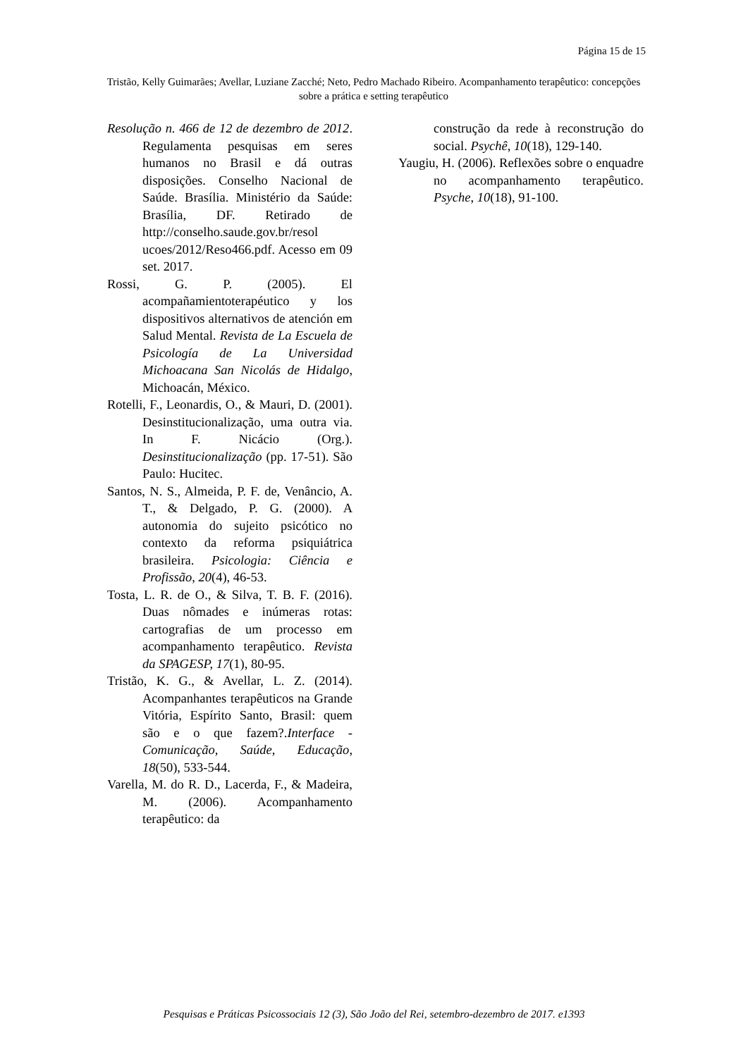Página 15 de 15
Tristão, Kelly Guimarães; Avellar, Luziane Zacché; Neto, Pedro Machado Ribeiro. Acompanhamento terapêutico: concepções sobre a prática e setting terapêutico
Resolução n. 466 de 12 de dezembro de 2012. Regulamenta pesquisas em seres humanos no Brasil e dá outras disposições. Conselho Nacional de Saúde. Brasília. Ministério da Saúde: Brasília, DF. Retirado de http://conselho.saude.gov.br/resol ucoes/2012/Reso466.pdf. Acesso em 09 set. 2017.
Rossi, G. P. (2005). El acompañamientoterapéutico y los dispositivos alternativos de atención em Salud Mental. Revista de La Escuela de Psicología de La Universidad Michoacana San Nicolás de Hidalgo, Michoacán, México.
Rotelli, F., Leonardis, O., & Mauri, D. (2001). Desinstitucionalização, uma outra via. In F. Nicácio (Org.). Desinstitucionalização (pp. 17-51). São Paulo: Hucitec.
Santos, N. S., Almeida, P. F. de, Venâncio, A. T., & Delgado, P. G. (2000). A autonomia do sujeito psicótico no contexto da reforma psiquiátrica brasileira. Psicologia: Ciência e Profissão, 20(4), 46-53.
Tosta, L. R. de O., & Silva, T. B. F. (2016). Duas nômades e inúmeras rotas: cartografias de um processo em acompanhamento terapêutico. Revista da SPAGESP, 17(1), 80-95.
Tristão, K. G., & Avellar, L. Z. (2014). Acompanhantes terapêuticos na Grande Vitória, Espírito Santo, Brasil: quem são e o que fazem?.Interface - Comunicação, Saúde, Educação, 18(50), 533-544.
Varella, M. do R. D., Lacerda, F., & Madeira, M. (2006). Acompanhamento terapêutico: da
construção da rede à reconstrução do social. Psychê, 10(18), 129-140.
Yaugiu, H. (2006). Reflexões sobre o enquadre no acompanhamento terapêutico. Psyche, 10(18), 91-100.
Pesquisas e Práticas Psicossociais 12 (3), São João del Rei, setembro-dezembro de 2017. e1393